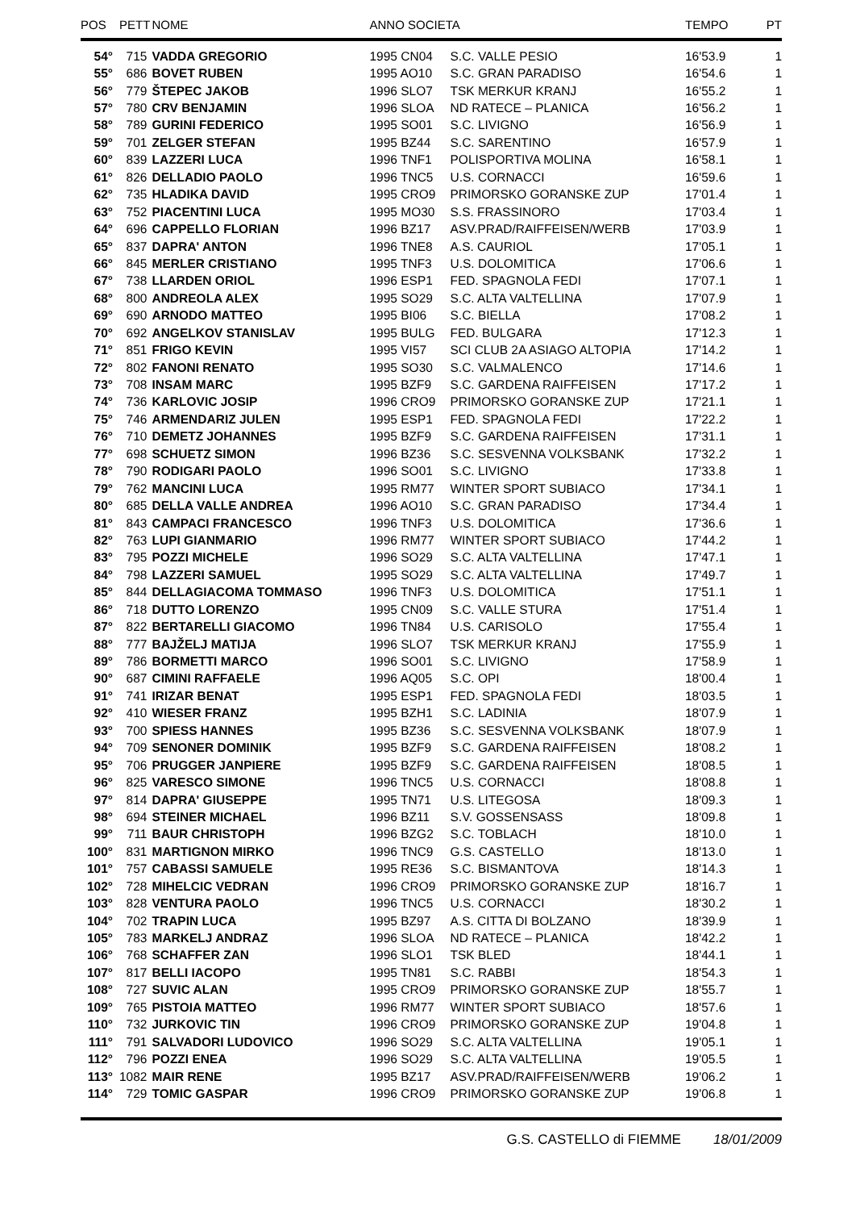| POS | PETT | NOME | ANNO SOCIETA | | TEMPO | PT |
| --- | --- | --- | --- | --- | --- | --- |
| 54° | 715 | VADDA GREGORIO | 1995 CN04 | S.C. VALLE PESIO | 16'53.9 | 1 |
| 55° | 686 | BOVET RUBEN | 1995 AO10 | S.C. GRAN PARADISO | 16'54.6 | 1 |
| 56° | 779 | ŠTEPEC JAKOB | 1996 SLO7 | TSK MERKUR KRANJ | 16'55.2 | 1 |
| 57° | 780 | CRV BENJAMIN | 1996 SLOA | ND RATECE – PLANICA | 16'56.2 | 1 |
| 58° | 789 | GURINI FEDERICO | 1995 SO01 | S.C. LIVIGNO | 16'56.9 | 1 |
| 59° | 701 | ZELGER STEFAN | 1995 BZ44 | S.C. SARENTINO | 16'57.9 | 1 |
| 60° | 839 | LAZZERI LUCA | 1996 TNF1 | POLISPORTIVA MOLINA | 16'58.1 | 1 |
| 61° | 826 | DELLADIO PAOLO | 1996 TNC5 | U.S. CORNACCI | 16'59.6 | 1 |
| 62° | 735 | HLADIKA DAVID | 1995 CRO9 | PRIMORSKO GORANSKE ZUP | 17'01.4 | 1 |
| 63° | 752 | PIACENTINI LUCA | 1995 MO30 | S.S. FRASSINORO | 17'03.4 | 1 |
| 64° | 696 | CAPPELLO FLORIAN | 1996 BZ17 | ASV.PRAD/RAIFFEISEN/WERB | 17'03.9 | 1 |
| 65° | 837 | DAPRA' ANTON | 1996 TNE8 | A.S. CAURIOL | 17'05.1 | 1 |
| 66° | 845 | MERLER CRISTIANO | 1995 TNF3 | U.S. DOLOMITICA | 17'06.6 | 1 |
| 67° | 738 | LLARDEN ORIOL | 1996 ESP1 | FED. SPAGNOLA FEDI | 17'07.1 | 1 |
| 68° | 800 | ANDREOLA ALEX | 1995 SO29 | S.C. ALTA VALTELLINA | 17'07.9 | 1 |
| 69° | 690 | ARNODO MATTEO | 1995 BI06 | S.C. BIELLA | 17'08.2 | 1 |
| 70° | 692 | ANGELKOV STANISLAV | 1995 BULG | FED. BULGARA | 17'12.3 | 1 |
| 71° | 851 | FRIGO KEVIN | 1995 VI57 | SCI CLUB 2A ASIAGO ALTOPIA | 17'14.2 | 1 |
| 72° | 802 | FANONI RENATO | 1995 SO30 | S.C. VALMALENCO | 17'14.6 | 1 |
| 73° | 708 | INSAM MARC | 1995 BZF9 | S.C. GARDENA RAIFFEISEN | 17'17.2 | 1 |
| 74° | 736 | KARLOVIC JOSIP | 1996 CRO9 | PRIMORSKO GORANSKE ZUP | 17'21.1 | 1 |
| 75° | 746 | ARMENDARIZ JULEN | 1995 ESP1 | FED. SPAGNOLA FEDI | 17'22.2 | 1 |
| 76° | 710 | DEMETZ JOHANNES | 1995 BZF9 | S.C. GARDENA RAIFFEISEN | 17'31.1 | 1 |
| 77° | 698 | SCHUETZ SIMON | 1996 BZ36 | S.C. SESVENNA VOLKSBANK | 17'32.2 | 1 |
| 78° | 790 | RODIGARI PAOLO | 1996 SO01 | S.C. LIVIGNO | 17'33.8 | 1 |
| 79° | 762 | MANCINI LUCA | 1995 RM77 | WINTER SPORT SUBIACO | 17'34.1 | 1 |
| 80° | 685 | DELLA VALLE ANDREA | 1996 AO10 | S.C. GRAN PARADISO | 17'34.4 | 1 |
| 81° | 843 | CAMPACI FRANCESCO | 1996 TNF3 | U.S. DOLOMITICA | 17'36.6 | 1 |
| 82° | 763 | LUPI GIANMARIO | 1996 RM77 | WINTER SPORT SUBIACO | 17'44.2 | 1 |
| 83° | 795 | POZZI MICHELE | 1996 SO29 | S.C. ALTA VALTELLINA | 17'47.1 | 1 |
| 84° | 798 | LAZZERI SAMUEL | 1995 SO29 | S.C. ALTA VALTELLINA | 17'49.7 | 1 |
| 85° | 844 | DELLAGIACOMA TOMMASO | 1996 TNF3 | U.S. DOLOMITICA | 17'51.1 | 1 |
| 86° | 718 | DUTTO LORENZO | 1995 CN09 | S.C. VALLE STURA | 17'51.4 | 1 |
| 87° | 822 | BERTARELLI GIACOMO | 1996 TN84 | U.S. CARISOLO | 17'55.4 | 1 |
| 88° | 777 | BAJŽELJ MATIJA | 1996 SLO7 | TSK MERKUR KRANJ | 17'55.9 | 1 |
| 89° | 786 | BORMETTI MARCO | 1996 SO01 | S.C. LIVIGNO | 17'58.9 | 1 |
| 90° | 687 | CIMINI RAFFAELE | 1996 AQ05 | S.C. OPI | 18'00.4 | 1 |
| 91° | 741 | IRIZAR BENAT | 1995 ESP1 | FED. SPAGNOLA FEDI | 18'03.5 | 1 |
| 92° | 410 | WIESER FRANZ | 1995 BZH1 | S.C. LADINIA | 18'07.9 | 1 |
| 93° | 700 | SPIESS HANNES | 1995 BZ36 | S.C. SESVENNA VOLKSBANK | 18'07.9 | 1 |
| 94° | 709 | SENONER DOMINIK | 1995 BZF9 | S.C. GARDENA RAIFFEISEN | 18'08.2 | 1 |
| 95° | 706 | PRUGGER JANPIERE | 1995 BZF9 | S.C. GARDENA RAIFFEISEN | 18'08.5 | 1 |
| 96° | 825 | VARESCO SIMONE | 1996 TNC5 | U.S. CORNACCI | 18'08.8 | 1 |
| 97° | 814 | DAPRA' GIUSEPPE | 1995 TN71 | U.S. LITEGOSA | 18'09.3 | 1 |
| 98° | 694 | STEINER MICHAEL | 1996 BZ11 | S.V. GOSSENSASS | 18'09.8 | 1 |
| 99° | 711 | BAUR CHRISTOPH | 1996 BZG2 | S.C. TOBLACH | 18'10.0 | 1 |
| 100° | 831 | MARTIGNON MIRKO | 1996 TNC9 | G.S. CASTELLO | 18'13.0 | 1 |
| 101° | 757 | CABASSI SAMUELE | 1995 RE36 | S.C. BISMANTOVA | 18'14.3 | 1 |
| 102° | 728 | MIHELCIC VEDRAN | 1996 CRO9 | PRIMORSKO GORANSKE ZUP | 18'16.7 | 1 |
| 103° | 828 | VENTURA PAOLO | 1996 TNC5 | U.S. CORNACCI | 18'30.2 | 1 |
| 104° | 702 | TRAPIN LUCA | 1995 BZ97 | A.S. CITTA DI BOLZANO | 18'39.9 | 1 |
| 105° | 783 | MARKELJ ANDRAZ | 1996 SLOA | ND RATECE – PLANICA | 18'42.2 | 1 |
| 106° | 768 | SCHAFFER ZAN | 1996 SLO1 | TSK BLED | 18'44.1 | 1 |
| 107° | 817 | BELLI IACOPO | 1995 TN81 | S.C. RABBI | 18'54.3 | 1 |
| 108° | 727 | SUVIC ALAN | 1995 CRO9 | PRIMORSKO GORANSKE ZUP | 18'55.7 | 1 |
| 109° | 765 | PISTOIA MATTEO | 1996 RM77 | WINTER SPORT SUBIACO | 18'57.6 | 1 |
| 110° | 732 | JURKOVIC TIN | 1996 CRO9 | PRIMORSKO GORANSKE ZUP | 19'04.8 | 1 |
| 111° | 791 | SALVADORI LUDOVICO | 1996 SO29 | S.C. ALTA VALTELLINA | 19'05.1 | 1 |
| 112° | 796 | POZZI ENEA | 1996 SO29 | S.C. ALTA VALTELLINA | 19'05.5 | 1 |
| 113° | 1082 | MAIR RENE | 1995 BZ17 | ASV.PRAD/RAIFFEISEN/WERB | 19'06.2 | 1 |
| 114° | 729 | TOMIC GASPAR | 1996 CRO9 | PRIMORSKO GORANSKE ZUP | 19'06.8 | 1 |
G.S. CASTELLO di FIEMME 18/01/2009